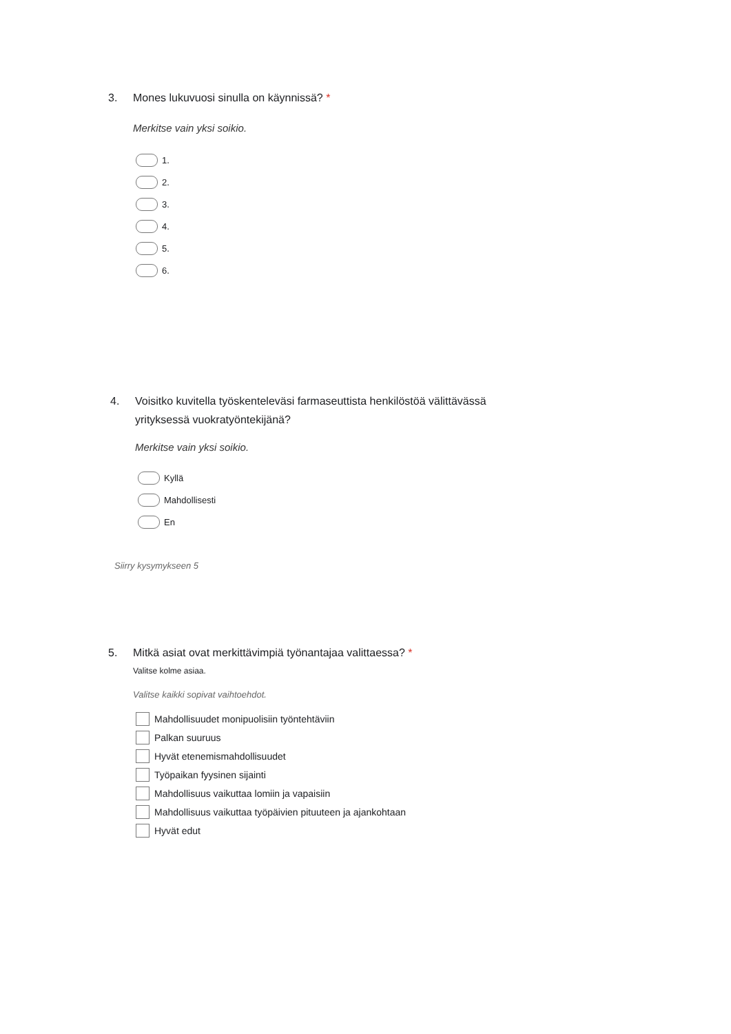3. Mones lukuvuosi sinulla on käynnissä? *
Merkitse vain yksi soikio.
1.
2.
3.
4.
5.
6.
4. Voisitko kuvitella työskenteleväsi farmaseuttista henkilöstöä välittävässä
yrityksessä vuokratyöntekijänä?
Merkitse vain yksi soikio.
Kyllä
Mahdollisesti
En
Siirry kysymykseen 5
5. Mitkä asiat ovat merkittävimpiä työnantajaa valittaessa? *
Valitse kolme asiaa.
Valitse kaikki sopivat vaihtoehdot.
Mahdollisuudet monipuolisiin työntehtäviin
Palkan suuruus
Hyvät etenemismahdollisuudet
Työpaikan fyysinen sijainti
Mahdollisuus vaikuttaa lomiin ja vapaisiin
Mahdollisuus vaikuttaa työpäivien pituuteen ja ajankohtaan
Hyvät edut